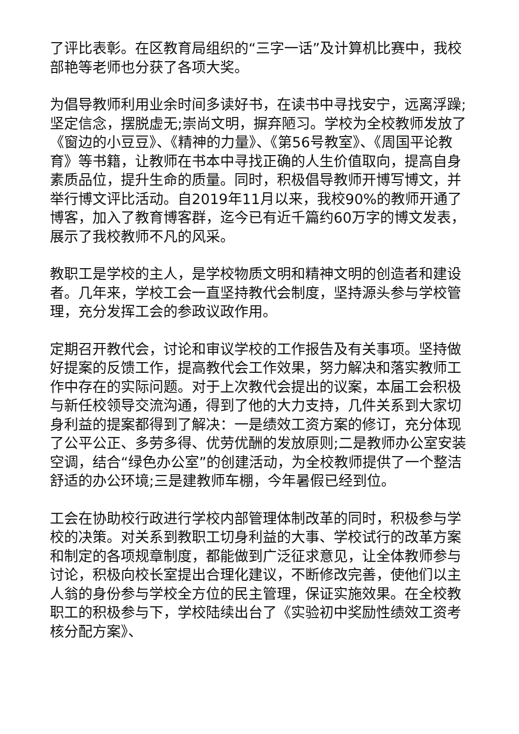了评比表彰。在区教育局组织的“三字一话”及计算机比赛中，我校部艳等老师也分获了各项大奖。
为倡导教师利用业余时间多读好书，在读书中寻找安宁，远离浮躁;坚定信念，摆脱虚无;崇尚文明，摒弃陋习。学校为全校教师发放了《窗边的小豆豆》、《精神的力量》、《第56号教室》、《周国平论教育》等书籍，让教师在书本中寻找正确的人生价值取向，提高自身素质品位，提升生命的质量。同时，积极倡导教师开博写博文，并举行博文评比活动。自2019年11月以来，我校90%的教师开通了博客，加入了教育博客群，迄今已有近千篇约60万字的博文发表，展示了我校教师不凡的风采。
教职工是学校的主人，是学校物质文明和精神文明的创造者和建设者。几年来，学校工会一直坚持教代会制度，坚持源头参与学校管理，充分发挥工会的参政议政作用。
定期召开教代会，讨论和审议学校的工作报告及有关事项。坚持做好提案的反馈工作，提高教代会工作效果，努力解决和落实教师工作中存在的实际问题。对于上次教代会提出的议案，本届工会积极与新任校领导交流沟通，得到了他的大力支持，几件关系到大家切身利益的提案都得到了解决：一是绩效工资方案的修订，充分体现了公平公正、多劳多得、优劳优酬的发放原则;二是教师办公室安装空调，结合“绿色办公室”的创建活动，为全校教师提供了一个整洁舒适的办公环境;三是建教师车棚，今年暑假已经到位。
工会在协助校行政进行学校内部管理体制改革的同时，积极参与学校的决策。对关系到教职工切身利益的大事、学校试行的改革方案和制定的各项规章制度，都能做到广泛征求意见，让全体教师参与讨论，积极向校长室提出合理化建议，不断修改完善，使他们以主人翁的身份参与学校全方位的民主管理，保证实施效果。在全校教职工的积极参与下，学校陆续出台了《实验初中奖励性绩效工资考核分配方案》、